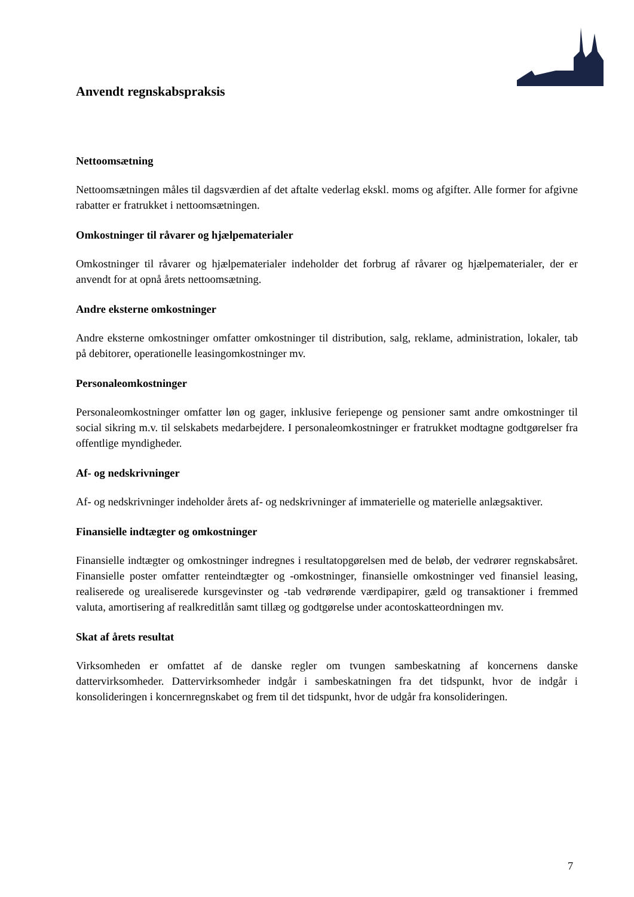Anvendt regnskabspraksis
Nettoomsætning
Nettoomsætningen måles til dagsværdien af det aftalte vederlag ekskl. moms og afgifter. Alle former for afgivne rabatter er fratrukket i nettoomsætningen.
Omkostninger til råvarer og hjælpematerialer
Omkostninger til råvarer og hjælpematerialer indeholder det forbrug af råvarer og hjælpematerialer, der er anvendt for at opnå årets nettoomsætning.
Andre eksterne omkostninger
Andre eksterne omkostninger omfatter omkostninger til distribution, salg, reklame, administration, lokaler, tab på debitorer, operationelle leasingomkostninger mv.
Personaleomkostninger
Personaleomkostninger omfatter løn og gager, inklusive feriepenge og pensioner samt andre omkostninger til social sikring m.v. til selskabets medarbejdere. I personaleomkostninger er fratrukket modtagne godtgørelser fra offentlige myndigheder.
Af- og nedskrivninger
Af- og nedskrivninger indeholder årets af- og nedskrivninger af immaterielle og materielle anlægsaktiver.
Finansielle indtægter og omkostninger
Finansielle indtægter og omkostninger indregnes i resultatopgørelsen med de beløb, der vedrører regnskabsåret. Finansielle poster omfatter renteindtægter og -omkostninger, finansielle omkostninger ved finansiel leasing, realiserede og urealiserede kursgevinster og -tab vedrørende værdipapirer, gæld og transaktioner i fremmed valuta, amortisering af realkreditlån samt tillæg og godtgørelse under acontoskatteordningen mv.
Skat af årets resultat
Virksomheden er omfattet af de danske regler om tvungen sambeskatning af koncernens danske dattervirksomheder. Dattervirksomheder indgår i sambeskatningen fra det tidspunkt, hvor de indgår i konsolideringen i koncernregnskabet og frem til det tidspunkt, hvor de udgår fra konsolideringen.
7